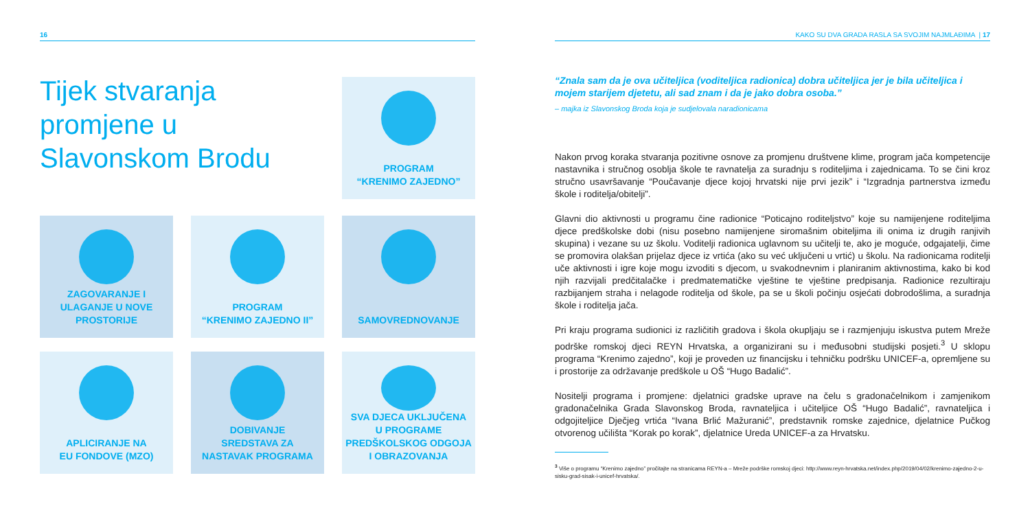16
Tijek stvaranja
promjene u
Slavonskom Brodu
PROGRAM
“KRENIMO ZAJEDNO”
ZAGOVARANJE I
ULAGANJE U NOVE
PROSTORIJE
PROGRAM
“KRENIMO ZAJEDNO II”
SAMOVREDNOVANJE
APLICIRANJE NA
EU FONDOVE (MZO)
DOBIVANJE
SREDSTAVA ZA
NASTAVAK PROGRAMA
SVA DJECA UKLJUČENA
U PROGRAME
PREDŠKOLSKOG ODGOJA
I OBRAZOVANJA
KAKO SU DVA GRADA RASLA SA SVOJIM NAJMLAĐIMA | 17
“Znala sam da je ova učiteljica (voditeljica radionica) dobra učiteljica jer je bila učiteljica i mojem starijem djetetu, ali sad znam i da je jako dobra osoba.”
– majka iz Slavonskog Broda koja je sudjelovala naradionicama
Nakon prvog koraka stvaranja pozitivne osnove za promjenu društvene klime, program jača kompetencije nastavnika i stručnog osoblja škole te ravnatelja za suradnju s roditeljima i zajednicama. To se čini kroz stručno usavršavanje “Poučavanje djece kojoj hrvatski nije prvi jezik” i “Izgradnja partnerstva između škole i roditelja/obitelji”.
Glavni dio aktivnosti u programu čine radionice “Poticajno roditeljstvo” koje su namijenjene roditeljima djece predškolske dobi (nisu posebno namijenjene siromašnim obiteljima ili onima iz drugih ranjivih skupina) i vezane su uz školu. Voditelji radionica uglavnom su učitelji te, ako je moguće, odgajatelji, čime se promovira olakšan prijelaz djece iz vrtića (ako su već uključeni u vrtić) u školu. Na radionicama roditelji uče aktivnosti i igre koje mogu izvoditi s djecom, u svakodnevnim i planiranim aktivnostima, kako bi kod njih razvijali predčitalačke i predmatematičke vještine te vještine predpisanja. Radionice rezultiraju razbijanjem straha i nelagode roditelja od škole, pa se u školi počinju osjećati dobrodošlima, a suradnja škole i roditelja jača.
Pri kraju programa sudionici iz različitih gradova i škola okupljaju se i razmjenjuju iskustva putem Mreže podrške romskoj djeci REYN Hrvatska, a organizirani su i međusobni studijski posjeti.<sup>3</sup> U sklopu programa “Krenimo zajedno”, koji je proveden uz financijsku i tehničku podršku UNICEF-a, opremljene su i prostorije za održavanje predškole u OŠ “Hugo Badalić”.
Nositelji programa i promjene: djelatnici gradske uprave na čelu s gradonačelnikom i zamjenikom gradonačelnika Grada Slavonskog Broda, ravnateljica i učiteljice OŠ “Hugo Badalić”, ravnateljica i odgojiteljice Dječjeg vrtića “Ivana Brlić Mažuranić”, predstavnik romske zajednice, djelatnice Pučkog otvorenog učilišta “Korak po korak”, djelatnice Ureda UNICEF-a za Hrvatsku.
<sup>3</sup> Više o programu “Krenimo zajedno” pročitajte na stranicama REYN-a – Mreže podrške romskoj djeci: http://www.reyn-hrvatska.net/index.php/2019/04/02/krenimo-zajedno-2-u-sisku-grad-sisak-i-unicef-hrvatska/.